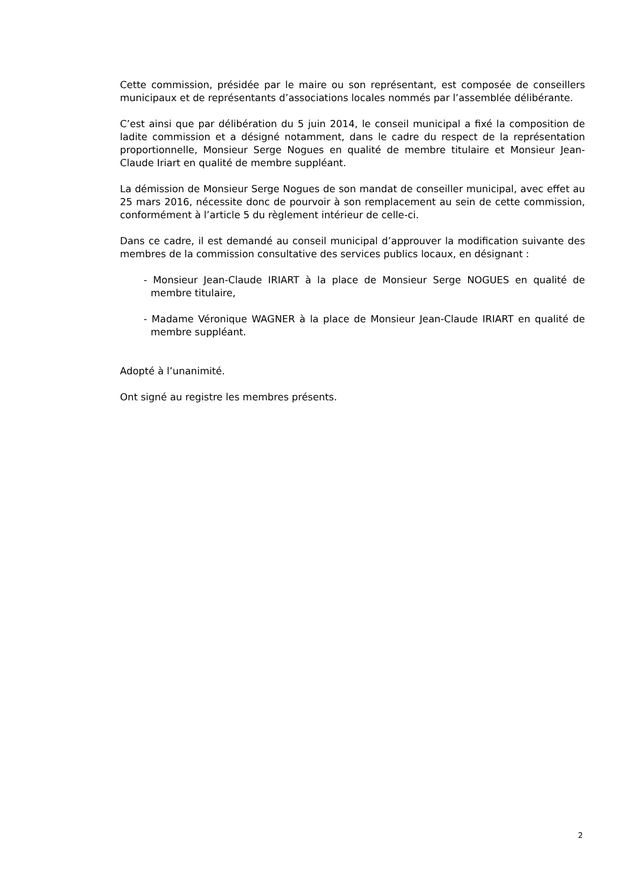Cette commission, présidée par le maire ou son représentant, est composée de conseillers municipaux et de représentants d’associations locales nommés par l’assemblée délibérante.
C’est ainsi que par délibération du 5 juin 2014, le conseil municipal a fixé la composition de ladite commission et a désigné notamment, dans le cadre du respect de la représentation proportionnelle, Monsieur Serge Nogues en qualité de membre titulaire et Monsieur Jean-Claude Iriart en qualité de membre suppléant.
La démission de Monsieur Serge Nogues de son mandat de conseiller municipal, avec effet au 25 mars 2016, nécessite donc de pourvoir à son remplacement au sein de cette commission, conformément à l’article 5 du règlement intérieur de celle-ci.
Dans ce cadre, il est demandé au conseil municipal d’approuver la modification suivante des membres de la commission consultative des services publics locaux, en désignant :
- Monsieur Jean-Claude IRIART à la place de Monsieur Serge NOGUES en qualité de membre titulaire,
- Madame Véronique WAGNER à la place de Monsieur Jean-Claude IRIART en qualité de membre suppléant.
Adopté à l’unanimité.
Ont signé au registre les membres présents.
2